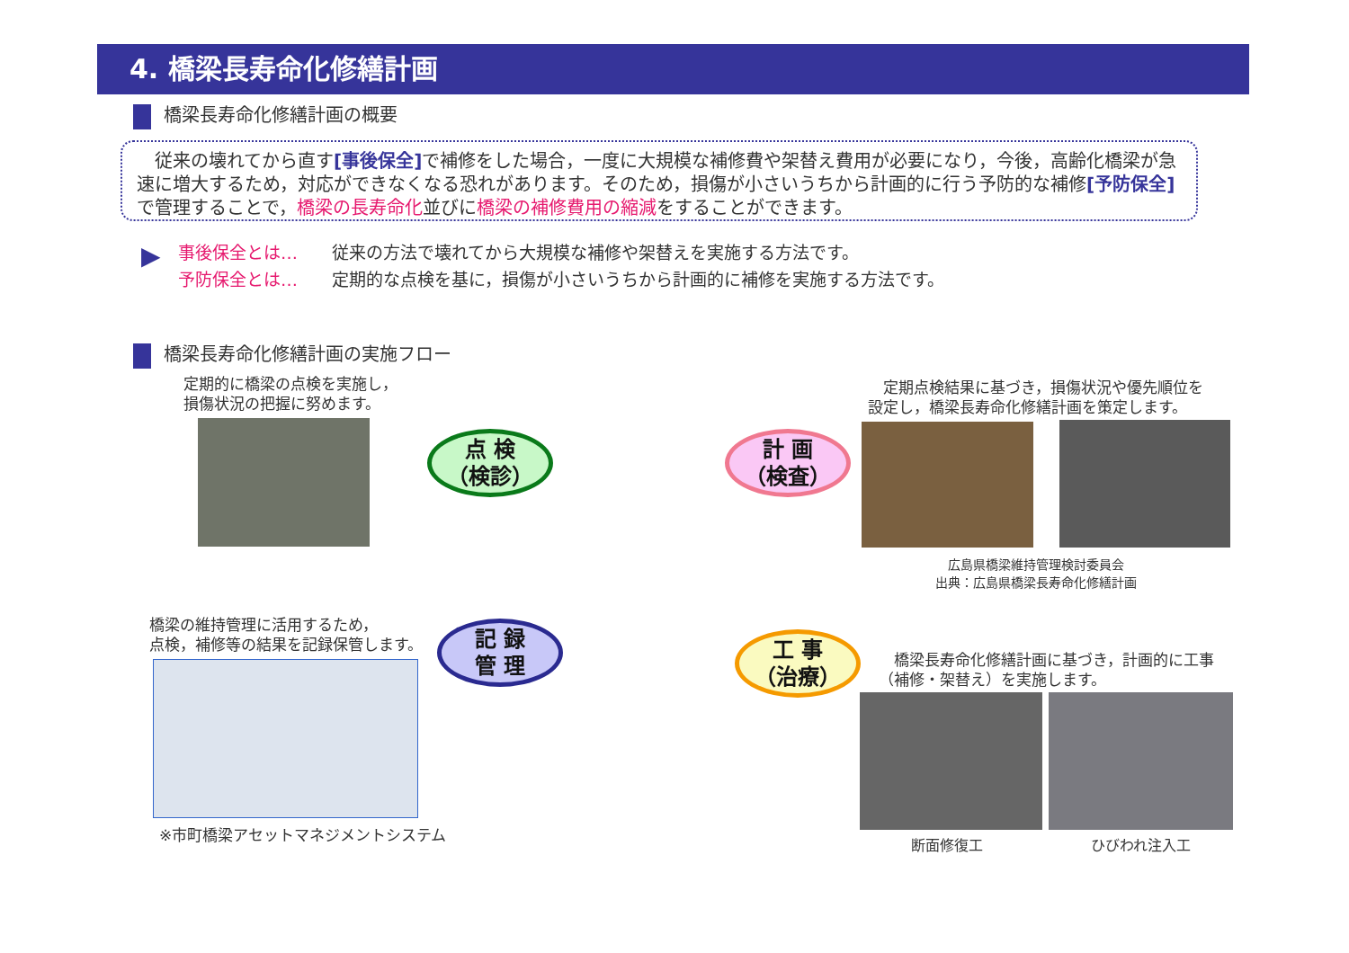4. 橋梁長寿命化修繕計画
橋梁長寿命化修繕計画の概要
　従来の壊れてから直す[事後保全] で補修をした場合，一度に大規模な補修費や架替え費用が必要になり，今後，高齢化橋梁が急速に増大するため，対応ができなくなる恐れがあります。そのため，損傷が小さいうちから計画的に行う予防的な補修[予防保全] で管理することで，橋梁の長寿命化並びに橋梁の補修費用の縮減をすることができます。
▶
事後保全とは…　　従来の方法で壊れてから大規模な補修や架替えを実施する方法です。
予防保全とは…　　定期的な点検を基に，損傷が小さいうちから計画的に補修を実施する方法です。
橋梁長寿命化修繕計画の実施フロー
定期的に橋梁の点検を実施し，
損傷状況の把握に努めます。
点 検
（検診）
計 画
（検査）
記 録
管 理
工 事
（治療）
　定期点検結果に基づき，損傷状況や優先順位を
設定し，橋梁長寿命化修繕計画を策定します。
広島県橋梁維持管理検討委員会
出典：広島県橋梁長寿命化修繕計画
橋梁の維持管理に活用するため，
点検，補修等の結果を記録保管します。
※市町橋梁アセットマネジメントシステム
　橋梁長寿命化修繕計画に基づき，計画的に工事
（補修・架替え）を実施します。
断面修復工 ひびわれ注入工